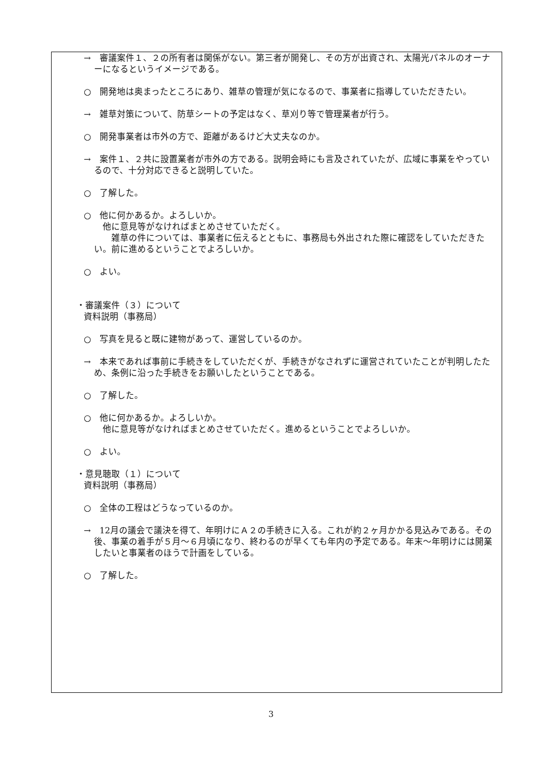→　審議案件１、２の所有者は関係がない。第三者が開発し、その方が出資され、太陽光パネルのオーナーになるというイメージである。
○　開発地は奥まったところにあり、雑草の管理が気になるので、事業者に指導していただきたい。
→　雑草対策について、防草シートの予定はなく、草刈り等で管理業者が行う。
○　開発事業者は市外の方で、距離があるけど大丈夫なのか。
→　案件１、２共に設置業者が市外の方である。説明会時にも言及されていたが、広域に事業をやっているので、十分対応できると説明していた。
○　了解した。
○　他に何かあるか。よろしいか。
　他に意見等がなければまとめさせていただく。
　　雑草の件については、事業者に伝えるとともに、事務局も外出された際に確認をしていただきたい。前に進めるということでよろしいか。
○　よい。
・審議案件（３）について
資料説明（事務局）
○　写真を見ると既に建物があって、運営しているのか。
→　本来であれば事前に手続きをしていただくが、手続きがなされずに運営されていたことが判明したため、条例に沿った手続きをお願いしたということである。
○　了解した。
○　他に何かあるか。よろしいか。
　他に意見等がなければまとめさせていただく。進めるということでよろしいか。
○　よい。
・意見聴取（１）について
資料説明（事務局）
○　全体の工程はどうなっているのか。
→　12月の議会で議決を得て、年明けにＡ２の手続きに入る。これが約２ヶ月かかる見込みである。その後、事業の着手が５月～６月頃になり、終わるのが早くても年内の予定である。年末～年明けには開業したいと事業者のほうで計画をしている。
○　了解した。
3